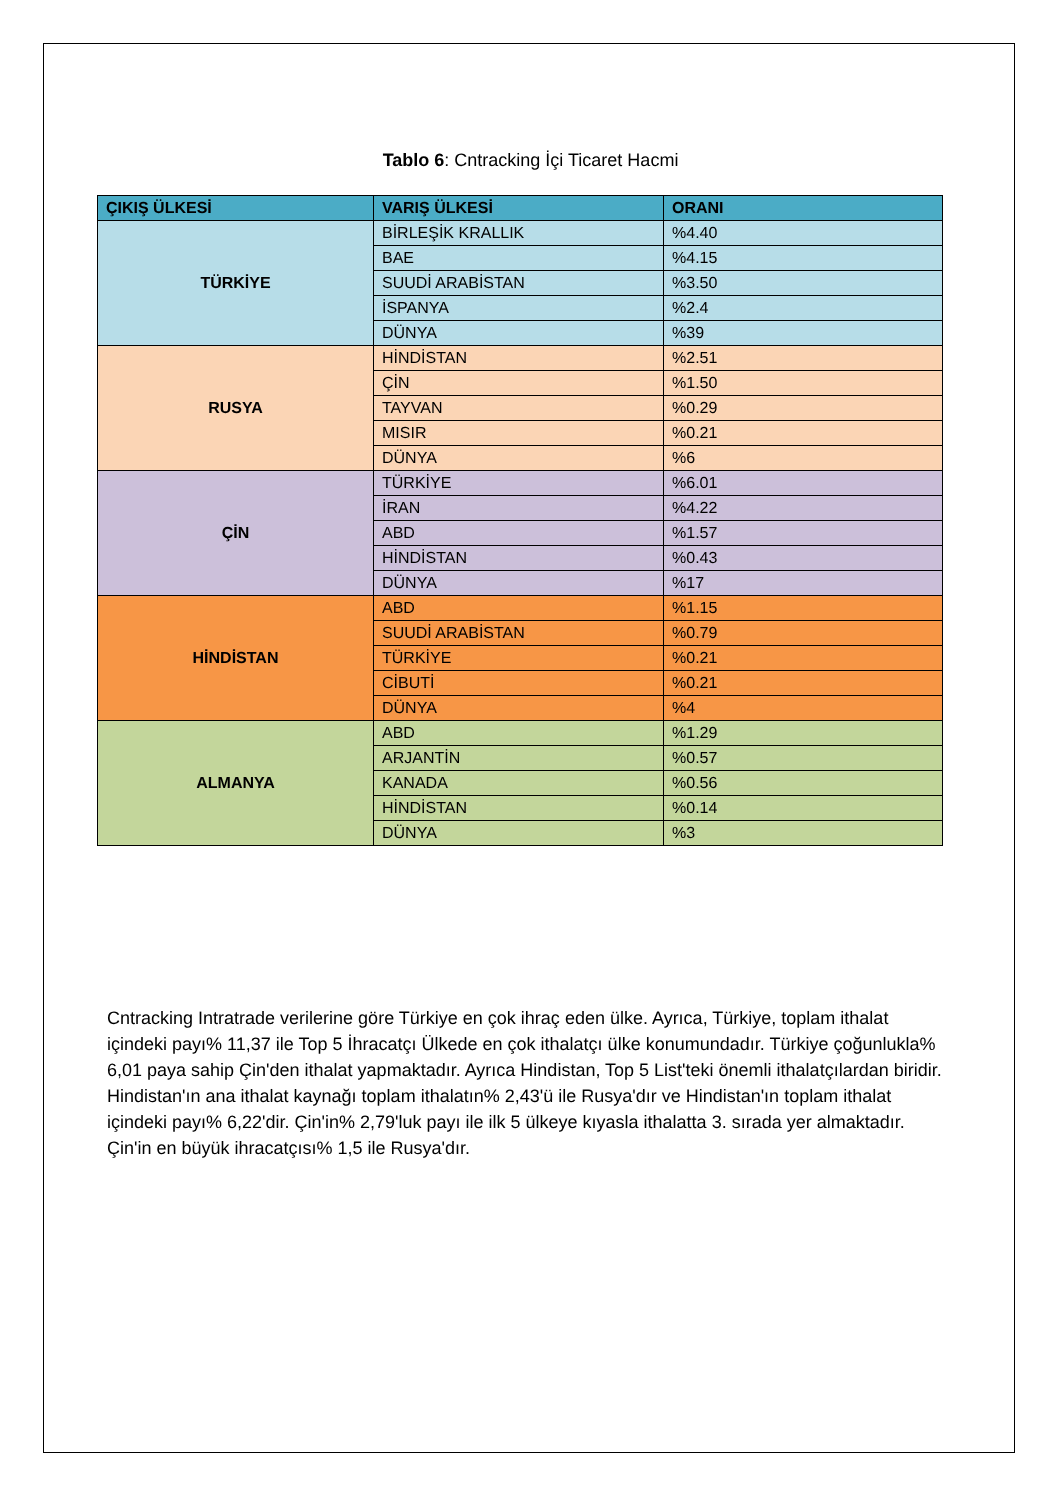Tablo 6: Cntracking İçi Ticaret Hacmi
| ÇIKIŞ ÜLKESİ | VARIŞ ÜLKESİ | ORANI |
| --- | --- | --- |
| TÜRKİYE | BİRLEŞİK KRALLIK | %4.40 |
| | BAE | %4.15 |
| | SUUDİ ARABİSTAN | %3.50 |
| | İSPANYA | %2.4 |
| | DÜNYA | %39 |
| RUSYA | HİNDİSTAN | %2.51 |
| | ÇİN | %1.50 |
| | TAYVAN | %0.29 |
| | MISIR | %0.21 |
| | DÜNYA | %6 |
| ÇİN | TÜRKİYE | %6.01 |
| | İRAN | %4.22 |
| | ABD | %1.57 |
| | HİNDİSTAN | %0.43 |
| | DÜNYA | %17 |
| HİNDİSTAN | ABD | %1.15 |
| | SUUDİ ARABİSTAN | %0.79 |
| | TÜRKİYE | %0.21 |
| | CİBUTİ | %0.21 |
| | DÜNYA | %4 |
| ALMANYA | ABD | %1.29 |
| | ARJANTİN | %0.57 |
| | KANADA | %0.56 |
| | HİNDİSTAN | %0.14 |
| | DÜNYA | %3 |
Cntracking Intratrade verilerine göre Türkiye en çok ihraç eden ülke. Ayrıca, Türkiye, toplam ithalat içindeki payı% 11,37 ile Top 5 İhracatçı Ülkede en çok ithalatçı ülke konumundadır. Türkiye çoğunlukla% 6,01 paya sahip Çin'den ithalat yapmaktadır. Ayrıca Hindistan, Top 5 List'teki önemli ithalatçılardan biridir. Hindistan'ın ana ithalat kaynağı toplam ithalatın% 2,43'ü ile Rusya'dır ve Hindistan'ın toplam ithalat içindeki payı% 6,22'dir. Çin'in% 2,79'luk payı ile ilk 5 ülkeye kıyasla ithalatta 3. sırada yer almaktadır. Çin'in en büyük ihracatçısı% 1,5 ile Rusya'dır.